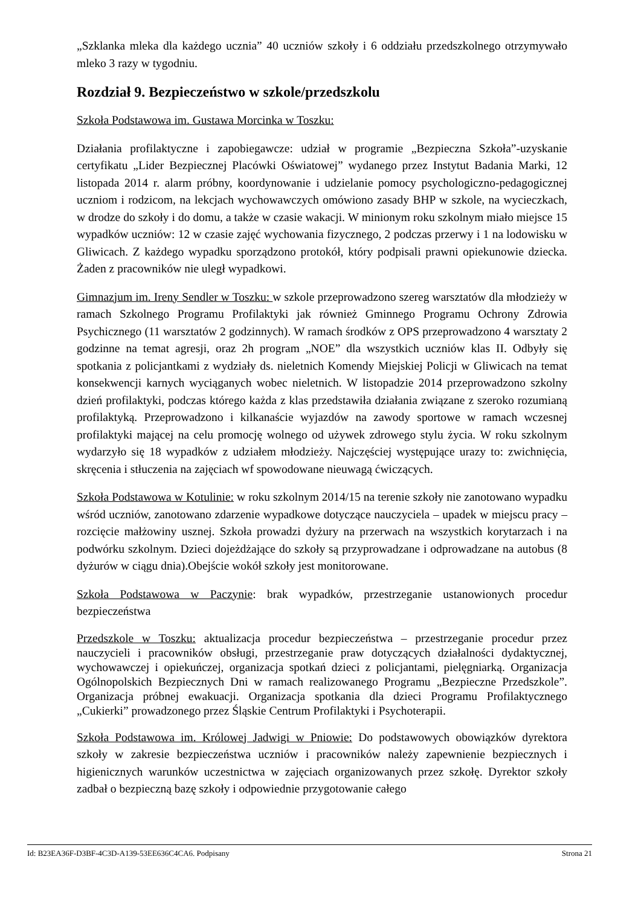„Szklanka mleka dla każdego ucznia” 40 uczniów szkoły i 6 oddziału przedszkolnego otrzymywało mleko 3 razy w tygodniu.
Rozdział 9. Bezpieczeństwo w szkole/przedszkolu
Szkoła Podstawowa im. Gustawa Morcinka w Toszku:
Działania profilaktyczne i zapobiegawcze: udział w programie „Bezpieczna Szkoła”-uzyskanie certyfikatu „Lider Bezpiecznej Placówki Oświatowej” wydanego przez Instytut Badania Marki, 12 listopada 2014 r. alarm próbny, koordynowanie i udzielanie pomocy psychologiczno-pedagogicznej uczniom i rodzicom, na lekcjach wychowawczych omówiono zasady BHP w szkole, na wycieczkach, w drodze do szkoły i do domu, a także w czasie wakacji. W minionym roku szkolnym miało miejsce 15 wypadków uczniów: 12 w czasie zajęć wychowania fizycznego, 2 podczas przerwy i 1 na lodowisku w Gliwicach. Z każdego wypadku sporządzono protokół, który podpisali prawni opiekunowie dziecka. Żaden z pracowników nie uległ wypadkowi.
Gimnazjum im. Ireny Sendler w Toszku: w szkole przeprowadzono szereg warsztatów dla młodzieży w ramach Szkolnego Programu Profilaktyki jak również Gminnego Programu Ochrony Zdrowia Psychicznego (11 warsztatów 2 godzinnych). W ramach środków z OPS przeprowadzono 4 warsztaty 2 godzinne na temat agresji, oraz 2h program „NOE” dla wszystkich uczniów klas II. Odbyły się spotkania z policjantkami z wydziały ds. nieletnich Komendy Miejskiej Policji w Gliwicach na temat konsekwencji karnych wyciąganych wobec nieletnich. W listopadzie 2014 przeprowadzono szkolny dzień profilaktyki, podczas którego każda z klas przedstawiła działania związane z szeroko rozumianą profilaktyką. Przeprowadzono i kilkanaście wyjazdów na zawody sportowe w ramach wczesnej profilaktyki mającej na celu promocję wolnego od używek zdrowego stylu życia. W roku szkolnym wydarzyło się 18 wypadków z udziałem młodzieży. Najczęściej występujące urazy to: zwichnięcia, skręcenia i stłuczenia na zajęciach wf spowodowane nieuwagą ćwiczących.
Szkoła Podstawowa w Kotulinie: w roku szkolnym 2014/15 na terenie szkoły nie zanotowano wypadku wśród uczniów, zanotowano zdarzenie wypadkowe dotyczące nauczyciela – upadek w miejscu pracy – rozcięcie małżowiny usznej. Szkoła prowadzi dyżury na przerwach na wszystkich korytarzach i na podwórku szkolnym. Dzieci dojeżdżające do szkoły są przyprowadzane i odprowadzane na autobus (8 dyżurów w ciągu dnia).Obejście wokół szkoły jest monitorowane.
Szkoła Podstawowa w Paczynie: brak wypadków, przestrzeganie ustanowionych procedur bezpieczeństwa
Przedszkole w Toszku: aktualizacja procedur bezpieczeństwa – przestrzeganie procedur przez nauczycieli i pracowników obsługi, przestrzeganie praw dotyczących działalności dydaktycznej, wychowawczej i opiekuńczej, organizacja spotkań dzieci z policjantami, pielęgniarką. Organizacja Ogólnopolskich Bezpiecznych Dni w ramach realizowanego Programu „Bezpieczne Przedszkole”. Organizacja próbnej ewakuacji. Organizacja spotkania dla dzieci Programu Profilaktycznego „Cukierki” prowadzonego przez Śląskie Centrum Profilaktyki i Psychoterapii.
Szkoła Podstawowa im. Królowej Jadwigi w Pniowie: Do podstawowych obowiązków dyrektora szkoły w zakresie bezpieczeństwa uczniów i pracowników należy zapewnienie bezpiecznych i higienicznych warunków uczestnictwa w zajęciach organizowanych przez szkołę. Dyrektor szkoły zadbał o bezpieczną bazę szkoły i odpowiednie przygotowanie całego
Id: B23EA36F-D3BF-4C3D-A139-53EE636C4CA6. Podpisany Strona 21